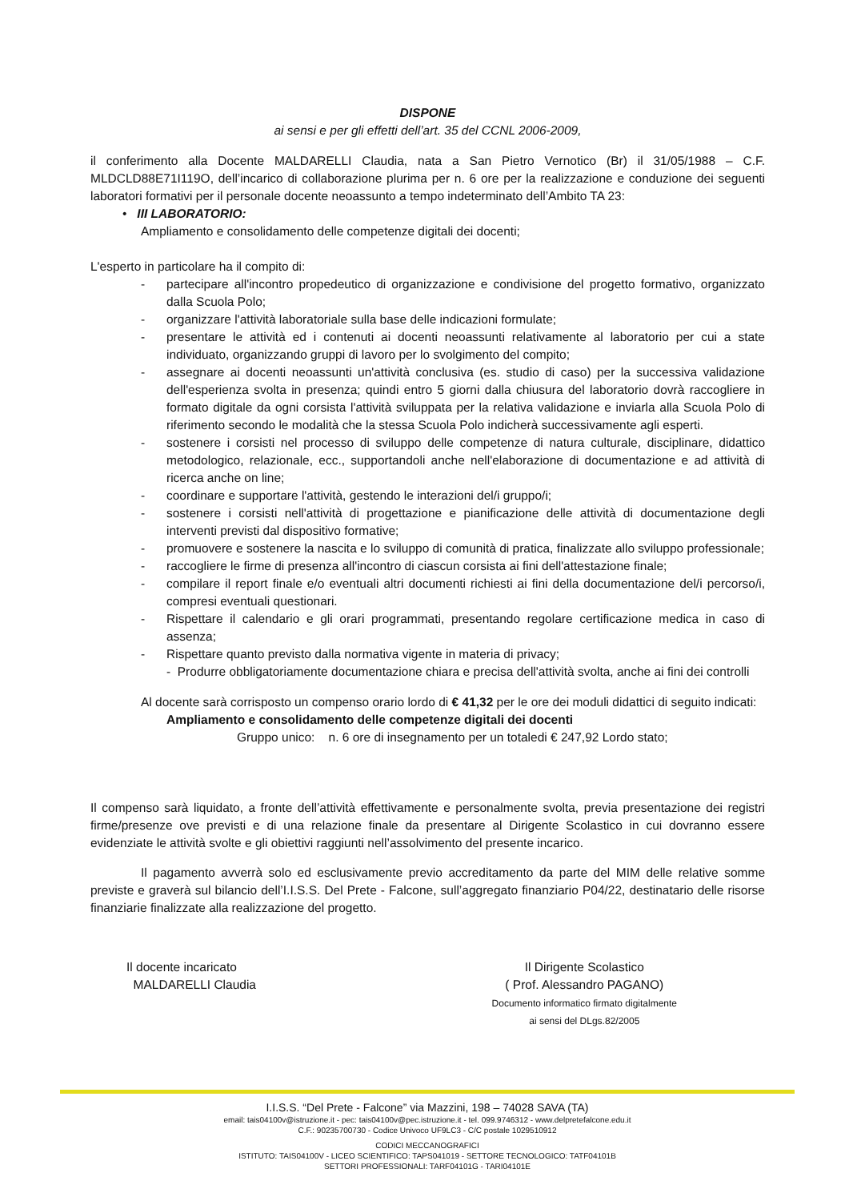DISPONE
ai sensi e per gli effetti dell’art. 35 del CCNL 2006-2009,
il conferimento alla Docente MALDARELLI Claudia, nata a San Pietro Vernotico (Br) il 31/05/1988 – C.F. MLDCLD88E71I119O, dell’incarico di collaborazione plurima per n. 6 ore per la realizzazione e conduzione dei seguenti laboratori formativi per il personale docente neoassunto a tempo indeterminato dell’Ambito TA 23:
• III LABORATORIO:
Ampliamento e consolidamento delle competenze digitali dei docenti;
L'esperto in particolare ha il compito di:
- partecipare all'incontro propedeutico di organizzazione e condivisione del progetto formativo, organizzato dalla Scuola Polo;
- organizzare l'attività laboratoriale sulla base delle indicazioni formulate;
- presentare le attività ed i contenuti ai docenti neoassunti relativamente al laboratorio per cui a state individuato, organizzando gruppi di lavoro per lo svolgimento del compito;
- assegnare ai docenti neoassunti un'attività conclusiva (es. studio di caso) per la successiva validazione dell'esperienza svolta in presenza; quindi entro 5 giorni dalla chiusura del laboratorio dovrà raccogliere in formato digitale da ogni corsista l'attività sviluppata per la relativa validazione e inviarla alla Scuola Polo di riferimento secondo le modalità che la stessa Scuola Polo indicherà successivamente agli esperti.
- sostenere i corsisti nel processo di sviluppo delle competenze di natura culturale, disciplinare, didattico metodologico, relazionale, ecc., supportandoli anche nell'elaborazione di documentazione e ad attività di ricerca anche on line;
- coordinare e supportare l'attività, gestendo le interazioni del/i gruppo/i;
- sostenere i corsisti nell'attività di progettazione e pianificazione delle attività di documentazione degli interventi previsti dal dispositivo formative;
- promuovere e sostenere la nascita e lo sviluppo di comunità di pratica, finalizzate allo sviluppo professionale;
- raccogliere le firme di presenza all'incontro di ciascun corsista ai fini dell'attestazione finale;
- compilare il report finale e/o eventuali altri documenti richiesti ai fini della documentazione del/i percorso/i, compresi eventuali questionari.
- Rispettare il calendario e gli orari programmati, presentando regolare certificazione medica in caso di assenza;
- Rispettare quanto previsto dalla normativa vigente in materia di privacy;
- Produrre obbligatoriamente documentazione chiara e precisa dell'attività svolta, anche ai fini dei controlli
Al docente sarà corrisposto un compenso orario lordo di € 41,32 per le ore dei moduli didattici di seguito indicati:
Ampliamento e consolidamento delle competenze digitali dei docenti
Gruppo unico: n. 6 ore di insegnamento per un totaledi € 247,92 Lordo stato;
Il compenso sarà liquidato, a fronte dell’attività effettivamente e personalmente svolta, previa presentazione dei registri firme/presenze ove previsti e di una relazione finale da presentare al Dirigente Scolastico in cui dovranno essere evidenziate le attività svolte e gli obiettivi raggiunti nell’assolvimento del presente incarico.
Il pagamento avverrà solo ed esclusivamente previo accreditamento da parte del MIM delle relative somme previste e graverà sul bilancio dell’I.I.S.S. Del Prete - Falcone, sull’aggregato finanziario P04/22, destinatario delle risorse finanziarie finalizzate alla realizzazione del progetto.
Il docente incaricato
MALDARELLI Claudia
Il Dirigente Scolastico
( Prof. Alessandro PAGANO)
Documento informatico firmato digitalmente
ai sensi del DLgs.82/2005
I.I.S.S. “Del Prete - Falcone” via Mazzini, 198 – 74028 SAVA (TA)
email: tais04100v@istruzione.it - pec: tais04100v@pec.istruzione.it - tel. 099.9746312 - www.delpretefalcone.edu.it
C.F.: 90235700730 - Codice Univoco UF9LC3 - C/C postale 1029510912
CODICI MECCANOGRAFICI
ISTITUTO: TAIS04100V - LICEO SCIENTIFICO: TAPS041019 - SETTORE TECNOLOGICO: TATF04101B
SETTORI PROFESSIONALI: TARF04101G - TARI04101E